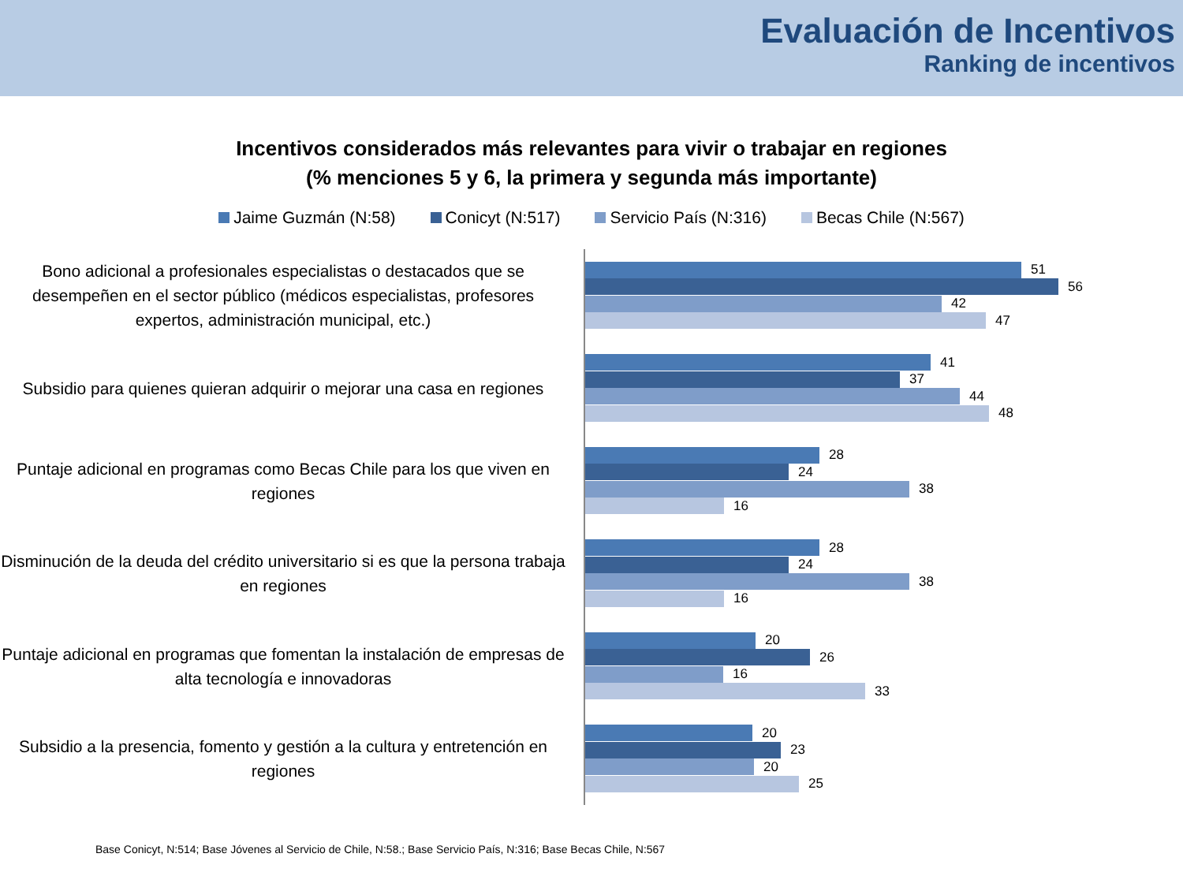Evaluación de Incentivos
Ranking de incentivos
Incentivos considerados más relevantes para vivir o trabajar en regiones
(% menciones 5 y 6, la primera y segunda más importante)
Jaime Guzmán (N:58) Conicyt (N:517) Servicio País (N:316) Becas Chile (N:567)
Bono adicional a profesionales especialistas o destacados que se desempeñen en el sector público (médicos especialistas, profesores expertos, administración municipal, etc.)
51
56
42
47
Subsidio para quienes quieran adquirir o mejorar una casa en regiones
41
37
44
48
Puntaje adicional en programas como Becas Chile para los que viven en regiones
28
24
38
16
Disminución de la deuda del crédito universitario si es que la persona trabaja en regiones
28
24
38
16
Puntaje adicional en programas que fomentan la instalación de empresas de alta tecnología e innovadoras
20
26
16
33
Subsidio a la presencia, fomento y gestión a la cultura y entretención en regiones
20
23
20
25
Base Conicyt, N:514; Base Jóvenes al Servicio de Chile, N:58.; Base Servicio País, N:316; Base Becas Chile, N:567